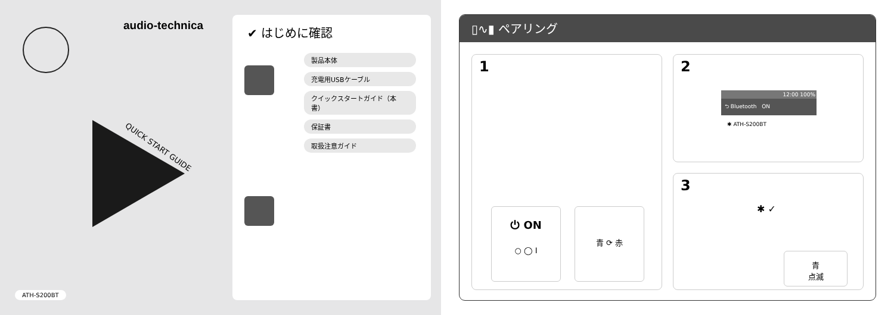audio-technica
QUICK START GUIDE
ATH-S200BT
✔ はじめに確認
製品本体
充電用USBケーブル
クイックスタートガイド（本書）
保証書
取扱注意ガイド
▯∿▮ ペアリング
1
⏻ ON
○ ◯ I
青 ⟳ 赤
2
12:00 100%
⮌ Bluetooth ON
✱ ATH-S200BT
3
✱ ✓
青
点滅